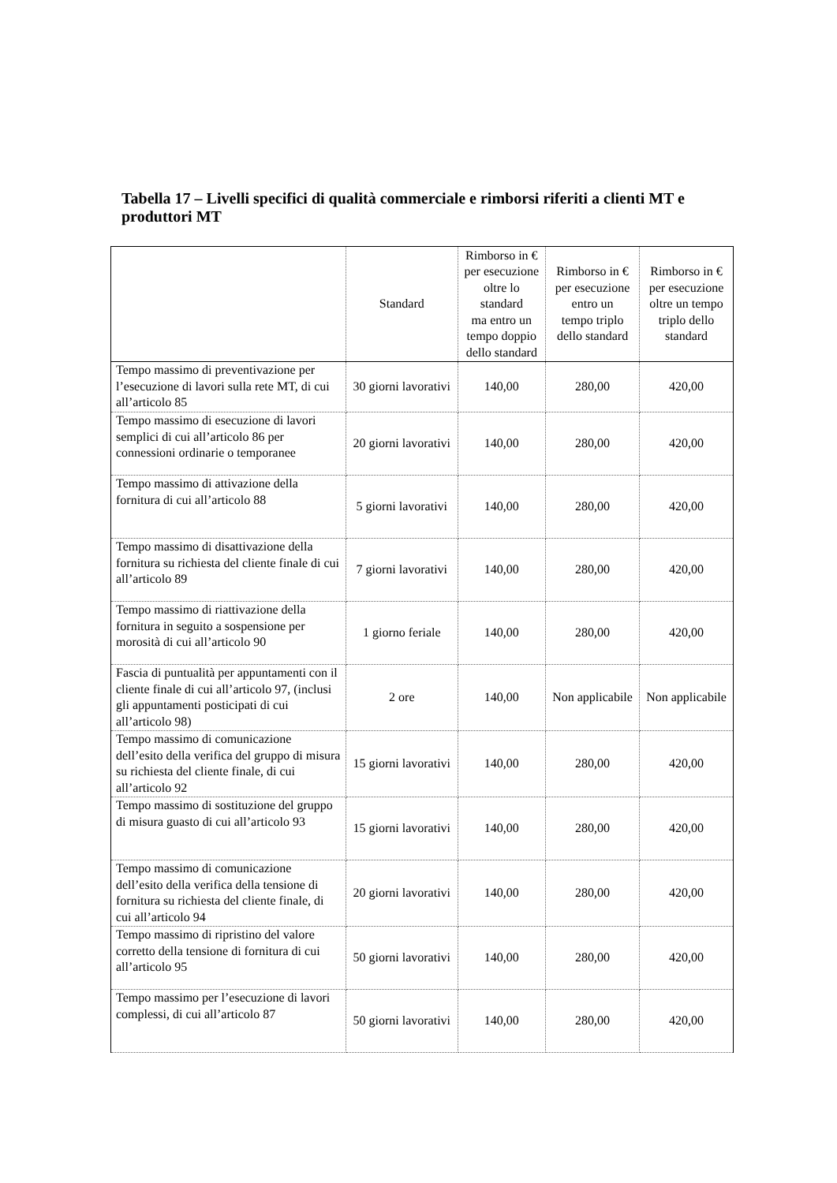Tabella 17 – Livelli specifici di qualità commerciale e rimborsi riferiti a clienti MT e produttori MT
| | Standard | Rimborso in € per esecuzione oltre lo standard ma entro un tempo doppio dello standard | Rimborso in € per esecuzione entro un tempo triplo dello standard | Rimborso in € per esecuzione oltre un tempo triplo dello standard |
| --- | --- | --- | --- | --- |
| Tempo massimo di preventivazione per l’esecuzione di lavori sulla rete MT, di cui all’articolo 85 | 30 giorni lavorativi | 140,00 | 280,00 | 420,00 |
| Tempo massimo di esecuzione di lavori semplici di cui all’articolo 86 per connessioni ordinarie o temporanee | 20 giorni lavorativi | 140,00 | 280,00 | 420,00 |
| Tempo massimo di attivazione della fornitura di cui all’articolo 88 | 5 giorni lavorativi | 140,00 | 280,00 | 420,00 |
| Tempo massimo di disattivazione della fornitura su richiesta del cliente finale di cui all’articolo 89 | 7 giorni lavorativi | 140,00 | 280,00 | 420,00 |
| Tempo massimo di riattivazione della fornitura in seguito a sospensione per morosità di cui all’articolo 90 | 1 giorno feriale | 140,00 | 280,00 | 420,00 |
| Fascia di puntualità per appuntamenti con il cliente finale di cui all’articolo 97, (inclusi gli appuntamenti posticipati di cui all’articolo 98) | 2 ore | 140,00 | Non applicabile | Non applicabile |
| Tempo massimo di comunicazione dell’esito della verifica del gruppo di misura su richiesta del cliente finale, di cui all’articolo 92 | 15 giorni lavorativi | 140,00 | 280,00 | 420,00 |
| Tempo massimo di sostituzione del gruppo di misura guasto di cui all’articolo 93 | 15 giorni lavorativi | 140,00 | 280,00 | 420,00 |
| Tempo massimo di comunicazione dell’esito della verifica della tensione di fornitura su richiesta del cliente finale, di cui all’articolo 94 | 20 giorni lavorativi | 140,00 | 280,00 | 420,00 |
| Tempo massimo di ripristino del valore corretto della tensione di fornitura di cui all’articolo 95 | 50 giorni lavorativi | 140,00 | 280,00 | 420,00 |
| Tempo massimo per l’esecuzione di lavori complessi, di cui all’articolo 87 | 50 giorni lavorativi | 140,00 | 280,00 | 420,00 |